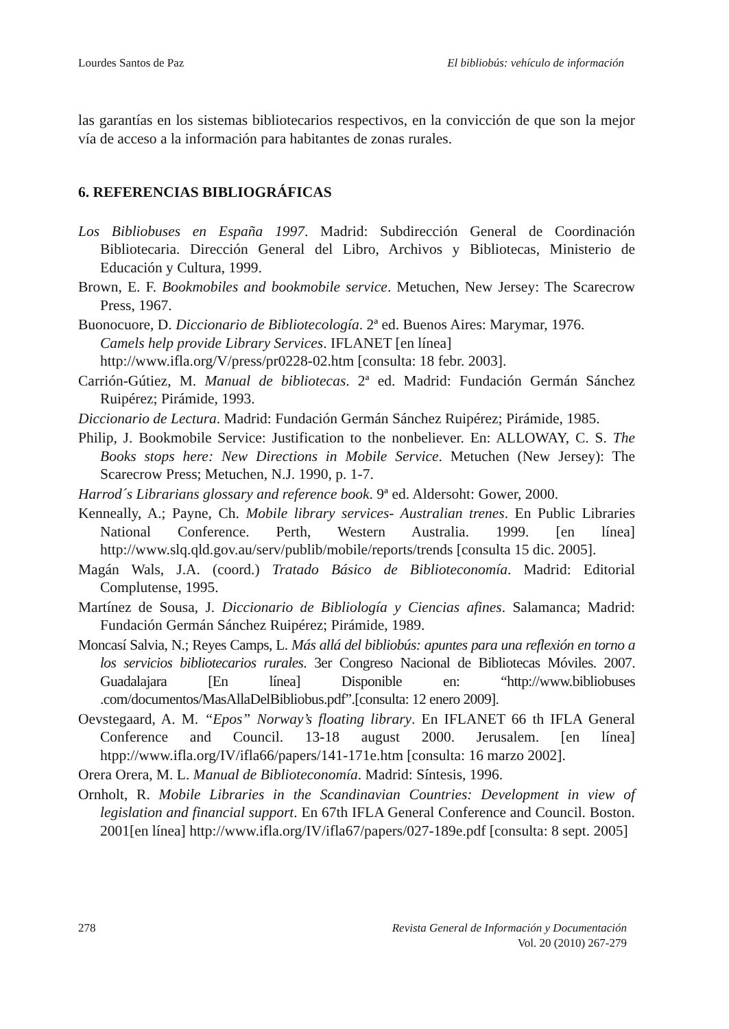Lourdes Santos de Paz El bibliobús: vehículo de información
las garantías en los sistemas bibliotecarios respectivos, en la convicción de que son la mejor vía de acceso a la información para habitantes de zonas rurales.
6. REFERENCIAS BIBLIOGRÁFICAS
Los Bibliobuses en España 1997. Madrid: Subdirección General de Coordinación Bibliotecaria. Dirección General del Libro, Archivos y Bibliotecas, Ministerio de Educación y Cultura, 1999.
Brown, E. F. Bookmobiles and bookmobile service. Metuchen, New Jersey: The Scarecrow Press, 1967.
Buonocuore, D. Diccionario de Bibliotecología. 2ª ed. Buenos Aires: Marymar, 1976.
Camels help provide Library Services. IFLANET [en línea]
http://www.ifla.org/V/press/pr0228-02.htm [consulta: 18 febr. 2003].
Carrión-Gútiez, M. Manual de bibliotecas. 2ª ed. Madrid: Fundación Germán Sánchez Ruipérez; Pirámide, 1993.
Diccionario de Lectura. Madrid: Fundación Germán Sánchez Ruipérez; Pirámide, 1985.
Philip, J. Bookmobile Service: Justification to the nonbeliever. En: ALLOWAY, C. S. The Books stops here: New Directions in Mobile Service. Metuchen (New Jersey): The Scarecrow Press; Metuchen, N.J. 1990, p. 1-7.
Harrod´s Librarians glossary and reference book. 9ª ed. Aldersoht: Gower, 2000.
Kenneally, A.; Payne, Ch. Mobile library services- Australian trenes. En Public Libraries National Conference. Perth, Western Australia. 1999. [en línea] http://www.slq.qld.gov.au/serv/publib/mobile/reports/trends [consulta 15 dic. 2005].
Magán Wals, J.A. (coord.) Tratado Básico de Biblioteconomía. Madrid: Editorial Complutense, 1995.
Martínez de Sousa, J. Diccionario de Bibliología y Ciencias afines. Salamanca; Madrid: Fundación Germán Sánchez Ruipérez; Pirámide, 1989.
Moncasí Salvia, N.; Reyes Camps, L. Más allá del bibliobús: apuntes para una reflexión en torno a los servicios bibliotecarios rurales. 3er Congreso Nacional de Bibliotecas Móviles. 2007. Guadalajara [En línea] Disponible en: “http://www.bibliobuses .com/documentos/MasAllaDelBibliobus.pdf”.[consulta: 12 enero 2009].
Oevstegaard, A. M. “Epos” Norway’s floating library. En IFLANET 66 th IFLA General Conference and Council. 13-18 august 2000. Jerusalem. [en línea] htpp://www.ifla.org/IV/ifla66/papers/141-171e.htm [consulta: 16 marzo 2002].
Orera Orera, M. L. Manual de Biblioteconomía. Madrid: Síntesis, 1996.
Ornholt, R. Mobile Libraries in the Scandinavian Countries: Development in view of legislation and financial support. En 67th IFLA General Conference and Council. Boston. 2001[en línea] http://www.ifla.org/IV/ifla67/papers/027-189e.pdf [consulta: 8 sept. 2005]
278 Revista General de Información y Documentación
Vol. 20 (2010) 267-279